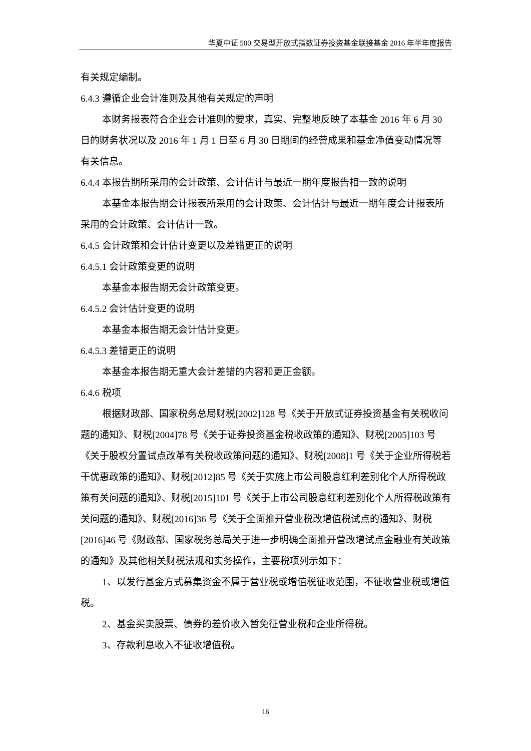华夏中证 500 交易型开放式指数证券投资基金联接基金 2016 年半年度报告
有关规定编制。
6.4.3 遵循企业会计准则及其他有关规定的声明
本财务报表符合企业会计准则的要求，真实、完整地反映了本基金 2016 年 6 月 30 日的财务状况以及 2016 年 1 月 1 日至 6 月 30 日期间的经营成果和基金净值变动情况等有关信息。
6.4.4 本报告期所采用的会计政策、会计估计与最近一期年度报告相一致的说明
本基金本报告期会计报表所采用的会计政策、会计估计与最近一期年度会计报表所采用的会计政策、会计估计一致。
6.4.5 会计政策和会计估计变更以及差错更正的说明
6.4.5.1 会计政策变更的说明
本基金本报告期无会计政策变更。
6.4.5.2 会计估计变更的说明
本基金本报告期无会计估计变更。
6.4.5.3 差错更正的说明
本基金本报告期无重大会计差错的内容和更正金额。
6.4.6 税项
根据财政部、国家税务总局财税[2002]128 号《关于开放式证券投资基金有关税收问题的通知》、财税[2004]78 号《关于证券投资基金税收政策的通知》、财税[2005]103 号《关于股权分置试点改革有关税收政策问题的通知》、财税[2008]1 号《关于企业所得税若干优惠政策的通知》、财税[2012]85 号《关于实施上市公司股息红利差别化个人所得税政策有关问题的通知》、财税[2015]101 号《关于上市公司股息红利差别化个人所得税政策有关问题的通知》、财税[2016]36 号《关于全面推开营业税改增值税试点的通知》、财税[2016]46 号《财政部、国家税务总局关于进一步明确全面推开营改增试点金融业有关政策的通知》及其他相关财税法规和实务操作，主要税项列示如下：
1、以发行基金方式募集资金不属于营业税或增值税征收范围，不征收营业税或增值税。
2、基金买卖股票、债券的差价收入暂免征营业税和企业所得税。
3、存款利息收入不征收增值税。
16